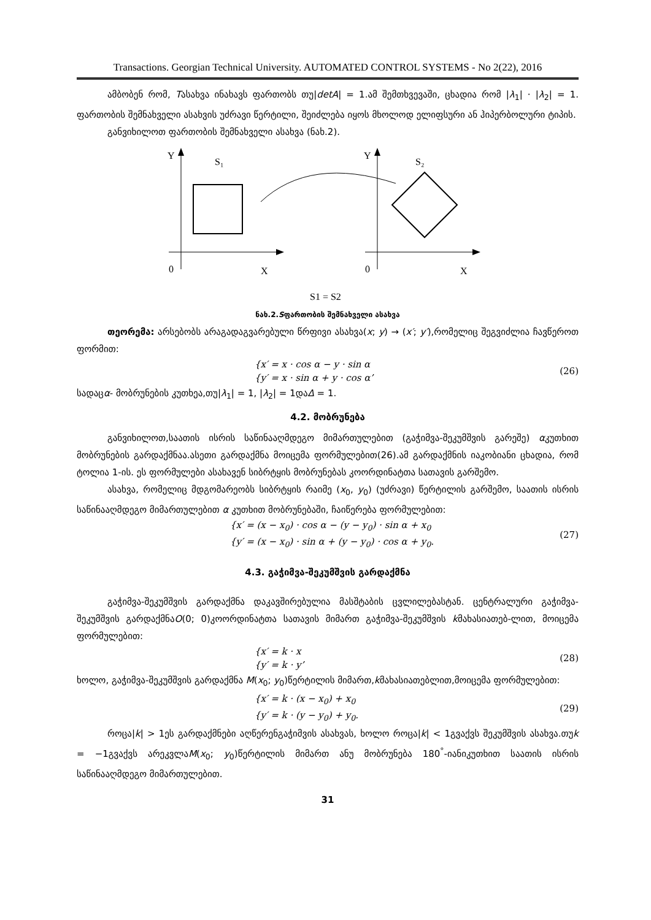Transactions. Georgian Technical University. AUTOMATED CONTROL SYSTEMS - No 2(22), 2016
ამბობენ რომ, Tასახვა ინახავს ფართობს თუ|detA| = 1.ამ შემთხვევაში, ცხადია რომ |λ<sub>1</sub>| · |λ<sub>2</sub>| = 1. ფართობის შემნახველი ასახვის უძრავი წერტილი, შეიძლება იყოს მხოლოდ ელიფსური ან ჰიპერბოლური ტიპის.
განვიხილოთ ფართობის შემნახველი ასახვა (ნახ.2).
Y
S₁
0
X
Y
S₂
0
X
S1 = S2
ნახ.2.Sფართობის შემნახველი ასახვა
თეორემა: არსებობს არაგადაგვარებული წრფივი ასახვა(x; y) → (x′; y′),რომელიც შეგვიძლია ჩავწეროთ ფორმით:
{x′ = x · cos α − y · sin α
{y′ = x · sin α + y · cos α’
(26)
სადაცα- მობრუნების კუთხეა,თუ|λ<sub>1</sub>| = 1, |λ<sub>2</sub>| = 1დაΔ = 1.
4.2. მობრუნება
განვიხილოთ,საათის ისრის საწინააღმდეგო მიმართულებით (გაჭიმვა-შეკუმშვის გარეშე) αკუთხით მობრუნების გარდაქმნაა.ასეთი გარდაქმნა მოიცემა ფორმულებით(26).ამ გარდაქმნის იაკობიანი ცხადია, რომ ტოლია 1-ის. ეს ფორმულები ასახავენ სიბრტყის მობრუნებას კოორდინატთა სათავის გარშემო.
ასახვა, რომელიც მდგომარეობს სიბრტყის რაიმე (x<sub>0</sub>, y<sub>0</sub>) (უძრავი) წერტილის გარშემო, საათის ისრის საწინააღმდეგო მიმართულებით α კუთხით მობრუნებაში, ჩაიწერება ფორმულებით:
{x′ = (x − x<sub>0</sub>) · cos α − (y − y<sub>0</sub>) · sin α + x<sub>0</sub>
{y′ = (x − x<sub>0</sub>) · sin α + (y − y<sub>0</sub>) · cos α + y<sub>0</sub>.
(27)
4.3. გაჭიმვა-შეკუმშვის გარდაქმნა
გაჭიმვა-შეკუმშვის გარდაქმნა დაკავშირებულია მასშტაბის ცვლილებასტან. ცენტრალური გაჭიმვა-შეკუმშვის გარდაქმნაO(0; 0)კოორდინატთა სათავის მიმართ გაჭიმვა-შეკუმშვის kმახასიათებ-ლით, მოიცემა ფორმულებით:
{x′ = k · x
{y′ = k · y’
(28)
ხოლო, გაჭიმვა-შეკუმშვის გარდაქმნა M(x<sub>0</sub>; y<sub>0</sub>)წერტილის მიმართ,kმახასიათებლით,მოიცემა ფორმულებით:
{x′ = k · (x − x<sub>0</sub>) + x<sub>0</sub>
{y′ = k · (y − y<sub>0</sub>) + y<sub>0</sub>.
(29)
როცა|k| > 1ეს გარდაქმნები აღწერენგაჭიმვის ასახვას, ხოლო როცა|k| < 1გვაქვს შეკუმშვის ასახვა.თუk = −1გვაქვს არეკვლაM(x<sub>0</sub>; y<sub>0</sub>)წერტილის მიმართ ანუ მობრუნება 180<sup>°</sup>-იანიკუთხით საათის ისრის საწინააღმდეგო მიმართულებით.
31